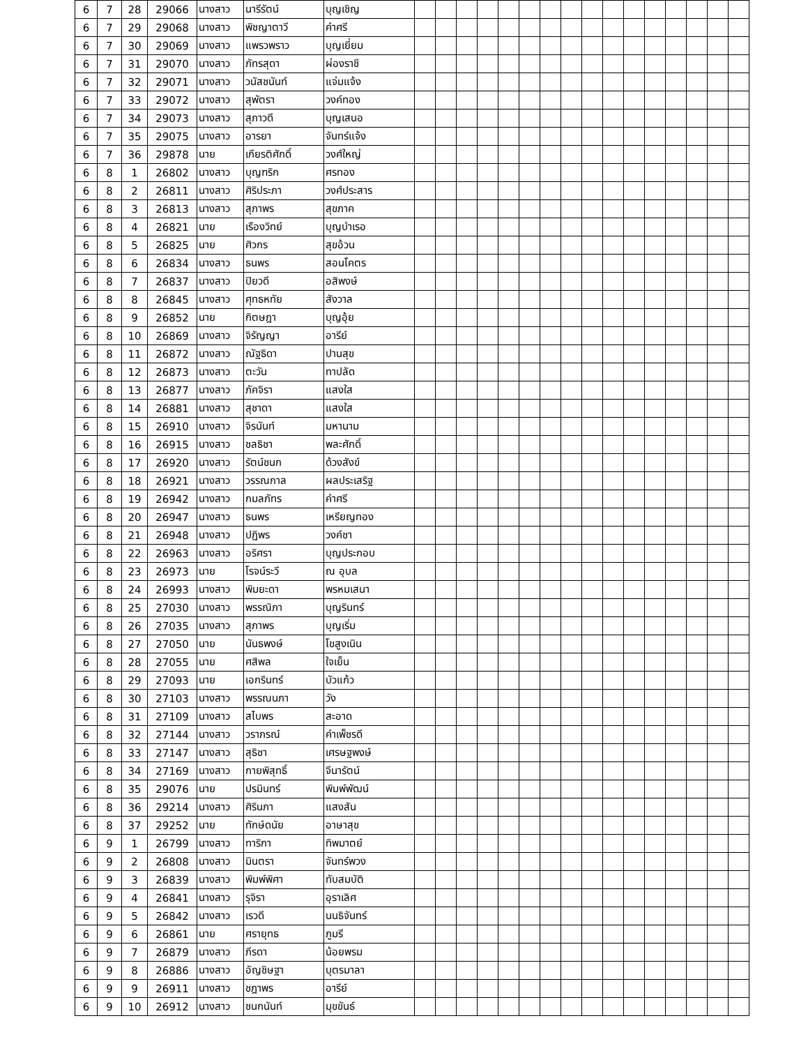| 6 | 7 | 28 | 29066 | นางสาว | นารีรัตน์ | บุญเชิญ | | | | | | | | | | | | | | | | |
| 6 | 7 | 29 | 29068 | นางสาว | พิชญาตาวี | คำศรี | | | | | | | | | | | | | | | | |
| 6 | 7 | 30 | 29069 | นางสาว | แพรวพราว | บุญเยี่ยม | | | | | | | | | | | | | | | | |
| 6 | 7 | 31 | 29070 | นางสาว | ภัทรสุดา | ผ่องราชี | | | | | | | | | | | | | | | | |
| 6 | 7 | 32 | 29071 | นางสาว | วนัสชนันท์ | แจ่มแจ้ง | | | | | | | | | | | | | | | | |
| 6 | 7 | 33 | 29072 | นางสาว | สุพัตรา | วงค์ทอง | | | | | | | | | | | | | | | | |
| 6 | 7 | 34 | 29073 | นางสาว | สุภาวดี | บุญเสนอ | | | | | | | | | | | | | | | | |
| 6 | 7 | 35 | 29075 | นางสาว | อารยา | จันทร์แจ้ง | | | | | | | | | | | | | | | | |
| 6 | 7 | 36 | 29878 | นาย | เกียรติศักดิ์ | วงศ์ใหญ่ | | | | | | | | | | | | | | | | |
| 6 | 8 | 1 | 26802 | นางสาว | บุญฑริก | ศรทอง | | | | | | | | | | | | | | | | |
| 6 | 8 | 2 | 26811 | นางสาว | ศิริประภา | วงศ์ประสาร | | | | | | | | | | | | | | | | |
| 6 | 8 | 3 | 26813 | นางสาว | สุภาพร | สุขภาค | | | | | | | | | | | | | | | | |
| 6 | 8 | 4 | 26821 | นาย | เรืองวิทย์ | บุญบำเรอ | | | | | | | | | | | | | | | | |
| 6 | 8 | 5 | 26825 | นาย | ศิวกร | สุขอ้วน | | | | | | | | | | | | | | | | |
| 6 | 8 | 6 | 26834 | นางสาว | ธนพร | สอนโคตร | | | | | | | | | | | | | | | | |
| 6 | 8 | 7 | 26837 | นางสาว | ปิยวดี | อสิพงษ์ | | | | | | | | | | | | | | | | |
| 6 | 8 | 8 | 26845 | นางสาว | ศุทธหทัย | สังวาล | | | | | | | | | | | | | | | | |
| 6 | 8 | 9 | 26852 | นาย | กิตษฎา | บุญอุ้ย | | | | | | | | | | | | | | | | |
| 6 | 8 | 10 | 26869 | นางสาว | จิรัญญา | อารีย์ | | | | | | | | | | | | | | | | |
| 6 | 8 | 11 | 26872 | นางสาว | ณัฐธิดา | ปานสุข | | | | | | | | | | | | | | | | |
| 6 | 8 | 12 | 26873 | นางสาว | ตะวัน | ทาปลัด | | | | | | | | | | | | | | | | |
| 6 | 8 | 13 | 26877 | นางสาว | ภัคจิรา | แสงใส | | | | | | | | | | | | | | | | |
| 6 | 8 | 14 | 26881 | นางสาว | สุชาดา | แสงใส | | | | | | | | | | | | | | | | |
| 6 | 8 | 15 | 26910 | นางสาว | จิรนันท์ | มหานาม | | | | | | | | | | | | | | | | |
| 6 | 8 | 16 | 26915 | นางสาว | ชลธิชา | พละศักดิ์ | | | | | | | | | | | | | | | | |
| 6 | 8 | 17 | 26920 | นางสาว | รัตน์ชนก | ด้วงสังข์ | | | | | | | | | | | | | | | | |
| 6 | 8 | 18 | 26921 | นางสาว | วรรณกาล | ผลประเสริฐ | | | | | | | | | | | | | | | | |
| 6 | 8 | 19 | 26942 | นางสาว | กมลภัทร | คำศรี | | | | | | | | | | | | | | | | |
| 6 | 8 | 20 | 26947 | นางสาว | ธนพร | เหรียญทอง | | | | | | | | | | | | | | | | |
| 6 | 8 | 21 | 26948 | นางสาว | ปฏิพร | วงค์ชา | | | | | | | | | | | | | | | | |
| 6 | 8 | 22 | 26963 | นางสาว | อริศรา | บุญประกอบ | | | | | | | | | | | | | | | | |
| 6 | 8 | 23 | 26973 | นาย | โรจน์ระวี | ณ อุบล | | | | | | | | | | | | | | | | |
| 6 | 8 | 24 | 26993 | นางสาว | พิมยะดา | พรหมเสนา | | | | | | | | | | | | | | | | |
| 6 | 8 | 25 | 27030 | นางสาว | พรรณิภา | บุญรินทร์ | | | | | | | | | | | | | | | | |
| 6 | 8 | 26 | 27035 | นางสาว | สุภาพร | บุญเริ่ม | | | | | | | | | | | | | | | | |
| 6 | 8 | 27 | 27050 | นาย | นันธพงษ์ | โขสูงเนิน | | | | | | | | | | | | | | | | |
| 6 | 8 | 28 | 27055 | นาย | ศสิพล | ใจเย็น | | | | | | | | | | | | | | | | |
| 6 | 8 | 29 | 27093 | นาย | เอกรินทร์ | บัวแก้ว | | | | | | | | | | | | | | | | |
| 6 | 8 | 30 | 27103 | นางสาว | พรรณนภา | วัง | | | | | | | | | | | | | | | | |
| 6 | 8 | 31 | 27109 | นางสาว | สไบพร | สะอาด | | | | | | | | | | | | | | | | |
| 6 | 8 | 32 | 27144 | นางสาว | วราภรณ์ | คำเพ็ชรดี | | | | | | | | | | | | | | | | |
| 6 | 8 | 33 | 27147 | นางสาว | สุธิชา | เศรษฐพงษ์ | | | | | | | | | | | | | | | | |
| 6 | 8 | 34 | 27169 | นางสาว | กายพิสุทธิ์ | จีนารัตน์ | | | | | | | | | | | | | | | | |
| 6 | 8 | 35 | 29076 | นาย | ปรมินทร์ | พิมพ์พัฒน์ | | | | | | | | | | | | | | | | |
| 6 | 8 | 36 | 29214 | นางสาว | ศิรินภา | แสงสัน | | | | | | | | | | | | | | | | |
| 6 | 8 | 37 | 29252 | นาย | ทักษ์ดนัย | อาษาสุข | | | | | | | | | | | | | | | | |
| 6 | 9 | 1 | 26799 | นางสาว | ทาริกา | ทิพมาตย์ | | | | | | | | | | | | | | | | |
| 6 | 9 | 2 | 26808 | นางสาว | มินตรา | จันทร์พวง | | | | | | | | | | | | | | | | |
| 6 | 9 | 3 | 26839 | นางสาว | พิมพ์พิศา | ทับสมบัติ | | | | | | | | | | | | | | | | |
| 6 | 9 | 4 | 26841 | นางสาว | รุจิรา | อุราเลิศ | | | | | | | | | | | | | | | | |
| 6 | 9 | 5 | 26842 | นางสาว | เรวดี | นนธิจันทร์ | | | | | | | | | | | | | | | | |
| 6 | 9 | 6 | 26861 | นาย | ศรายุทธ | ภูมรี | | | | | | | | | | | | | | | | |
| 6 | 9 | 7 | 26879 | นางสาว | ภีรดา | น้อยพรม | | | | | | | | | | | | | | | | |
| 6 | 9 | 8 | 26886 | นางสาว | อัญชิษฐา | บุตรมาลา | | | | | | | | | | | | | | | | |
| 6 | 9 | 9 | 26911 | นางสาว | ชฎาพร | อารีย์ | | | | | | | | | | | | | | | | |
| 6 | 9 | 10 | 26912 | นางสาว | ชนกนันท์ | มุขขันธ์ | | | | | | | | | | | | | | | | |